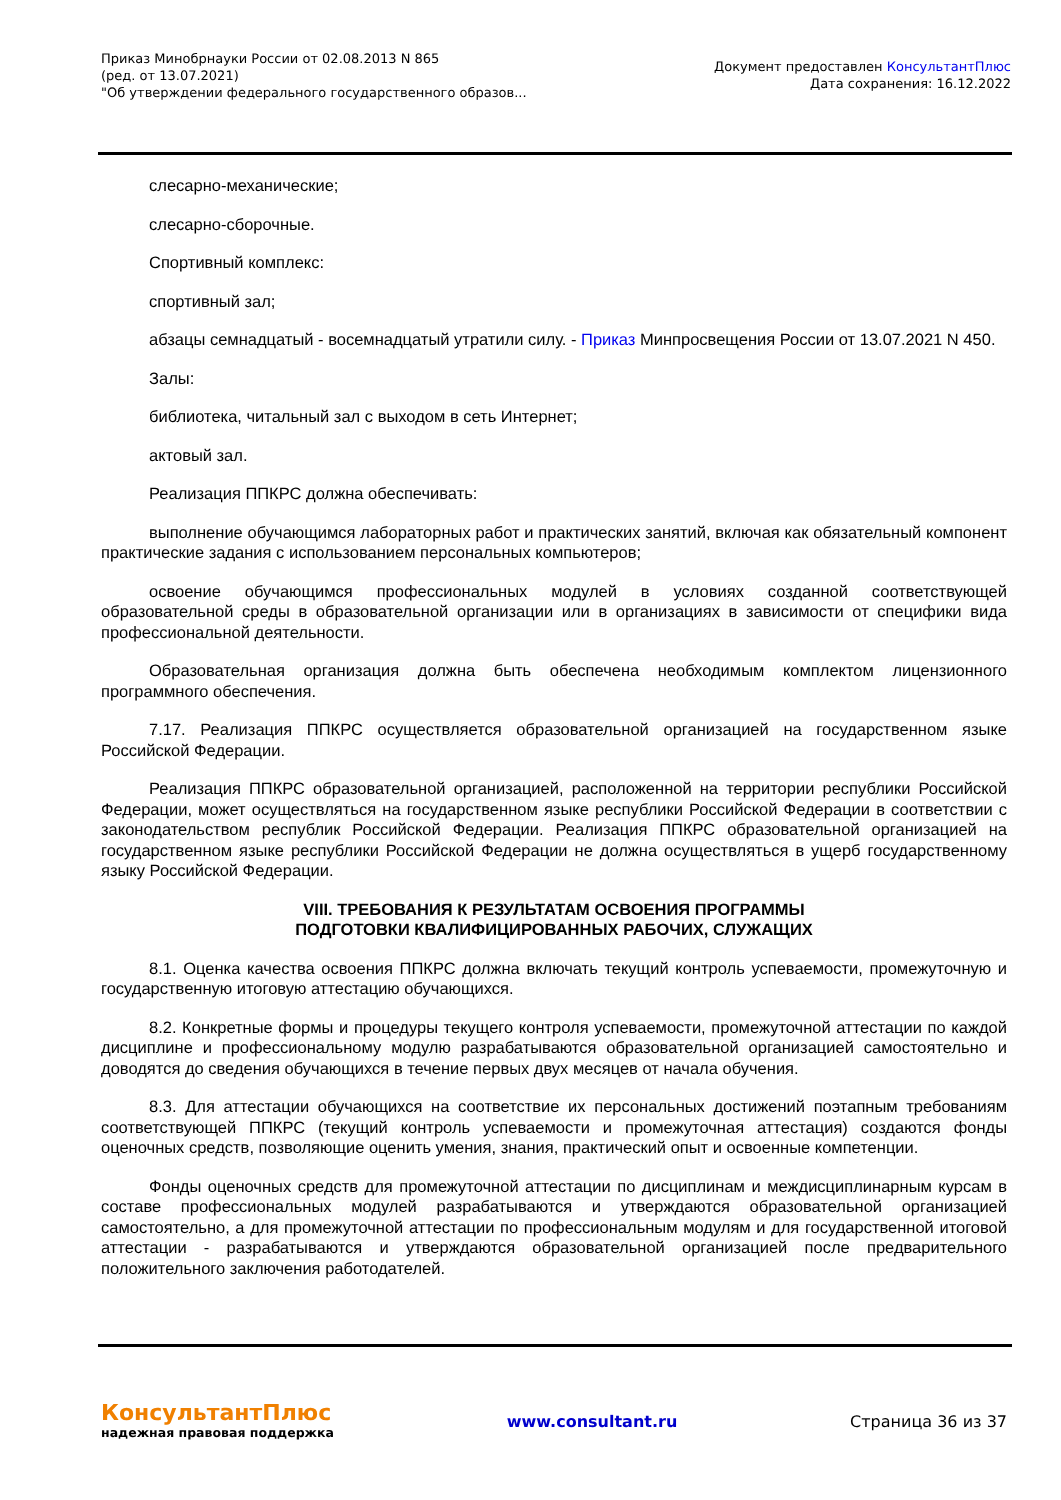Приказ Минобрнауки России от 02.08.2013 N 865
(ред. от 13.07.2021)
"Об утверждении федерального государственного образов...
Документ предоставлен КонсультантПлюс
Дата сохранения: 16.12.2022
слесарно-механические;
слесарно-сборочные.
Спортивный комплекс:
спортивный зал;
абзацы семнадцатый - восемнадцатый утратили силу. - Приказ Минпросвещения России от 13.07.2021 N 450.
Залы:
библиотека, читальный зал с выходом в сеть Интернет;
актовый зал.
Реализация ППКРС должна обеспечивать:
выполнение обучающимся лабораторных работ и практических занятий, включая как обязательный компонент практические задания с использованием персональных компьютеров;
освоение обучающимся профессиональных модулей в условиях созданной соответствующей образовательной среды в образовательной организации или в организациях в зависимости от специфики вида профессиональной деятельности.
Образовательная организация должна быть обеспечена необходимым комплектом лицензионного программного обеспечения.
7.17. Реализация ППКРС осуществляется образовательной организацией на государственном языке Российской Федерации.
Реализация ППКРС образовательной организацией, расположенной на территории республики Российской Федерации, может осуществляться на государственном языке республики Российской Федерации в соответствии с законодательством республик Российской Федерации. Реализация ППКРС образовательной организацией на государственном языке республики Российской Федерации не должна осуществляться в ущерб государственному языку Российской Федерации.
VIII. ТРЕБОВАНИЯ К РЕЗУЛЬТАТАМ ОСВОЕНИЯ ПРОГРАММЫ
ПОДГОТОВКИ КВАЛИФИЦИРОВАННЫХ РАБОЧИХ, СЛУЖАЩИХ
8.1. Оценка качества освоения ППКРС должна включать текущий контроль успеваемости, промежуточную и государственную итоговую аттестацию обучающихся.
8.2. Конкретные формы и процедуры текущего контроля успеваемости, промежуточной аттестации по каждой дисциплине и профессиональному модулю разрабатываются образовательной организацией самостоятельно и доводятся до сведения обучающихся в течение первых двух месяцев от начала обучения.
8.3. Для аттестации обучающихся на соответствие их персональных достижений поэтапным требованиям соответствующей ППКРС (текущий контроль успеваемости и промежуточная аттестация) создаются фонды оценочных средств, позволяющие оценить умения, знания, практический опыт и освоенные компетенции.
Фонды оценочных средств для промежуточной аттестации по дисциплинам и междисциплинарным курсам в составе профессиональных модулей разрабатываются и утверждаются образовательной организацией самостоятельно, а для промежуточной аттестации по профессиональным модулям и для государственной итоговой аттестации - разрабатываются и утверждаются образовательной организацией после предварительного положительного заключения работодателей.
КонсультантПлюс
надежная правовая поддержка
www.consultant.ru Страница 36 из 37